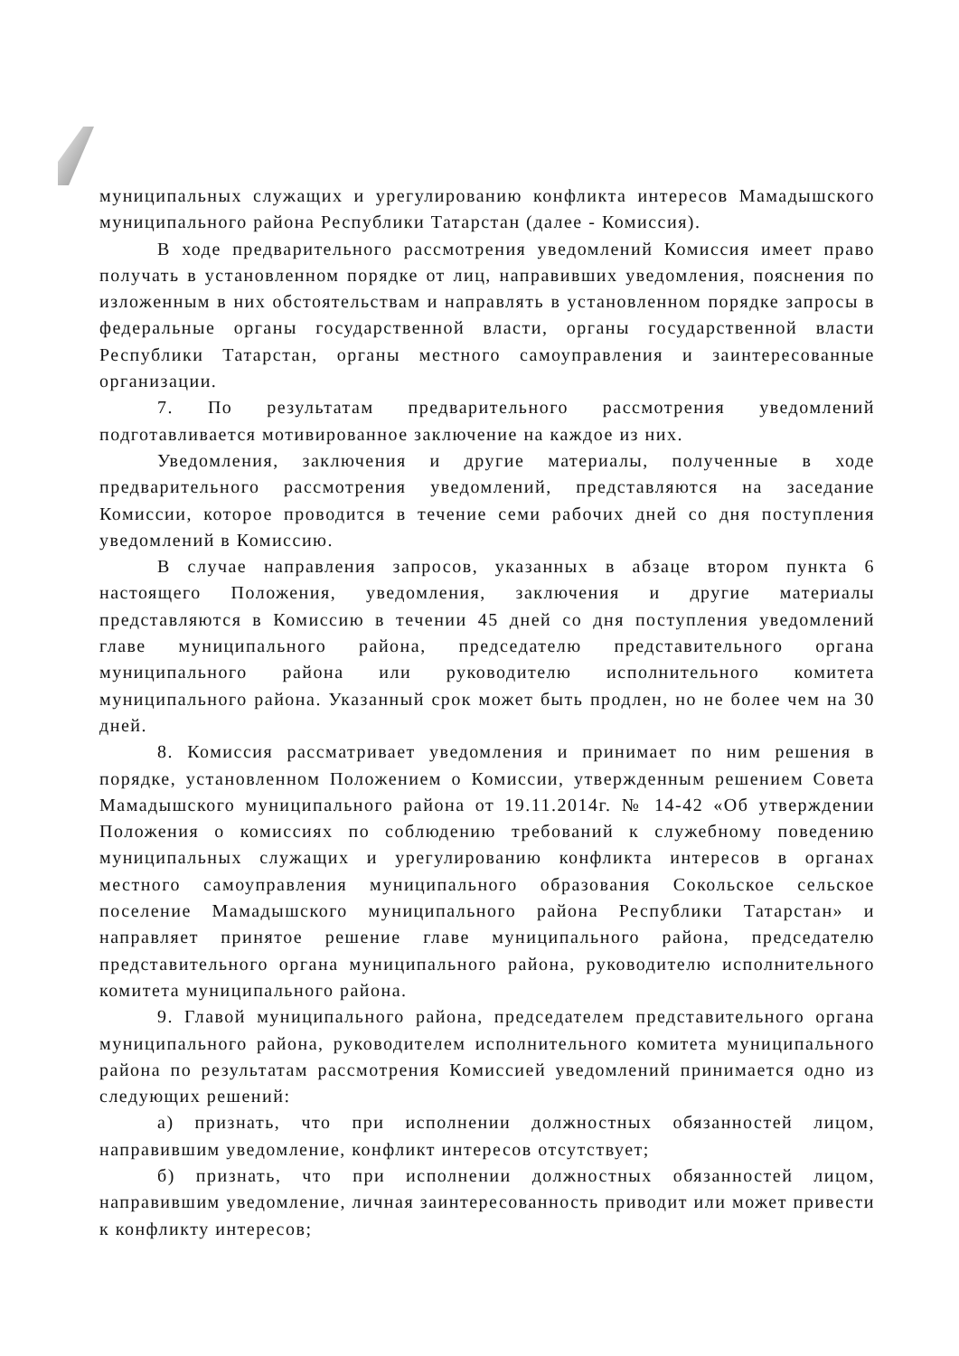муниципальных служащих и урегулированию конфликта интересов Мамадышского муниципального района Республики Татарстан (далее - Комиссия).
В ходе предварительного рассмотрения уведомлений Комиссия имеет право получать в установленном порядке от лиц, направивших уведомления, пояснения по изложенным в них обстоятельствам и направлять в установленном порядке запросы в федеральные органы государственной власти, органы государственной власти Республики Татарстан, органы местного самоуправления и заинтересованные организации.
7. По результатам предварительного рассмотрения уведомлений подготавливается мотивированное заключение на каждое из них.
Уведомления, заключения и другие материалы, полученные в ходе предварительного рассмотрения уведомлений, представляются на заседание Комиссии, которое проводится в течение семи рабочих дней со дня поступления уведомлений в Комиссию.
В случае направления запросов, указанных в абзаце втором пункта 6 настоящего Положения, уведомления, заключения и другие материалы представляются в Комиссию в течении 45 дней со дня поступления уведомлений главе муниципального района, председателю представительного органа муниципального района или руководителю исполнительного комитета муниципального района. Указанный срок может быть продлен, но не более чем на 30 дней.
8. Комиссия рассматривает уведомления и принимает по ним решения в порядке, установленном Положением о Комиссии, утвержденным решением Совета Мамадышского муниципального района от 19.11.2014г. № 14-42 «Об утверждении Положения о комиссиях по соблюдению требований к служебному поведению муниципальных служащих и урегулированию конфликта интересов в органах местного самоуправления муниципального образования Сокольское сельское поселение Мамадышского муниципального района Республики Татарстан» и направляет принятое решение главе муниципального района, председателю представительного органа муниципального района, руководителю исполнительного комитета муниципального района.
9. Главой муниципального района, председателем представительного органа муниципального района, руководителем исполнительного комитета муниципального района по результатам рассмотрения Комиссией уведомлений принимается одно из следующих решений:
а) признать, что при исполнении должностных обязанностей лицом, направившим уведомление, конфликт интересов отсутствует;
б) признать, что при исполнении должностных обязанностей лицом, направившим уведомление, личная заинтересованность приводит или может привести к конфликту интересов;